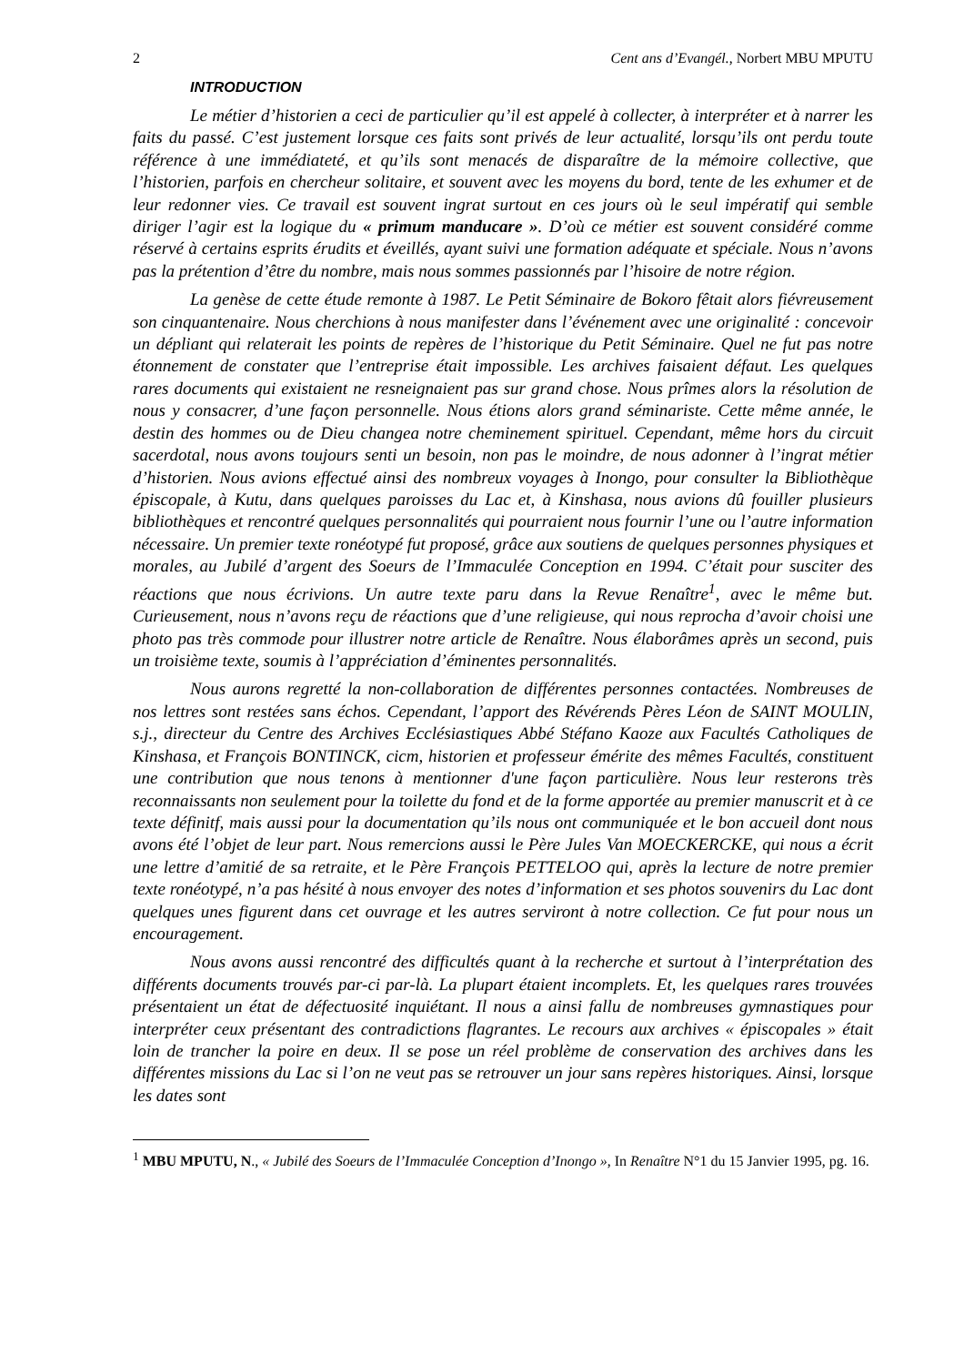2 Cent ans d’Evangél., Norbert MBU MPUTU
INTRODUCTION
Le métier d’historien a ceci de particulier qu’il est appelé à collecter, à interpréter et à narrer les faits du passé. C’est justement lorsque ces faits sont privés de leur actualité, lorsqu’ils ont perdu toute référence à une immédiateté, et qu’ils sont menacés de disparaître de la mémoire collective, que l’historien, parfois en chercheur solitaire, et souvent avec les moyens du bord, tente de les exhumer et de leur redonner vies. Ce travail est souvent ingrat surtout en ces jours où le seul impératif qui semble diriger l’agir est la logique du « primum manducare ». D’où ce métier est souvent considéré comme réservé à certains esprits érudits et éveillés, ayant suivi une formation adéquate et spéciale. Nous n’avons pas la prétention d’être du nombre, mais nous sommes passionnés par l’hisoire de notre région.
La genèse de cette étude remonte à 1987. Le Petit Séminaire de Bokoro fêtait alors fiévreusement son cinquantenaire. Nous cherchions à nous manifester dans l’événement avec une originalité : concevoir un dépliant qui relaterait les points de repères de l’historique du Petit Séminaire. Quel ne fut pas notre étonnement de constater que l’entreprise était impossible. Les archives faisaient défaut. Les quelques rares documents qui existaient ne resneignaient pas sur grand chose. Nous prîmes alors la résolution de nous y consacrer, d’une façon personnelle. Nous étions alors grand séminariste. Cette même année, le destin des hommes ou de Dieu changea notre cheminement spirituel. Cependant, même hors du circuit sacerdotal, nous avons toujours senti un besoin, non pas le moindre, de nous adonner à l’ingrat métier d’historien. Nous avions effectué ainsi des nombreux voyages à Inongo, pour consulter la Bibliothèque épiscopale, à Kutu, dans quelques paroisses du Lac et, à Kinshasa, nous avions dû fouiller plusieurs bibliothèques et rencontré quelques personnalités qui pourraient nous fournir l’une ou l’autre information nécessaire. Un premier texte ronéotypé fut proposé, grâce aux soutiens de quelques personnes physiques et morales, au Jubilé d’argent des Soeurs de l’Immaculée Conception en 1994. C’était pour susciter des réactions que nous écrivions. Un autre texte paru dans la Revue Renaître<sup>1</sup>, avec le même but. Curieusement, nous n’avons reçu de réactions que d’une religieuse, qui nous reprocha d’avoir choisi une photo pas très commode pour illustrer notre article de Renaître. Nous élaborâmes après un second, puis un troisième texte, soumis à l’appréciation d’éminentes personnalités.
Nous aurons regretté la non-collaboration de différentes personnes contactées. Nombreuses de nos lettres sont restées sans échos. Cependant, l’apport des Révérends Pères Léon de SAINT MOULIN, s.j., directeur du Centre des Archives Ecclésiastiques Abbé Stéfano Kaoze aux Facultés Catholiques de Kinshasa, et François BONTINCK, cicm, historien et professeur émérite des mêmes Facultés, constituent une contribution que nous tenons à mentionner d'une façon particulière. Nous leur resterons très reconnaissants non seulement pour la toilette du fond et de la forme apportée au premier manuscrit et à ce texte définitf, mais aussi pour la documentation qu’ils nous ont communiquée et le bon accueil dont nous avons été l’objet de leur part. Nous remercions aussi le Père Jules Van MOECKERCKE, qui nous a écrit une lettre d’amitié de sa retraite, et le Père François PETTELOO qui, après la lecture de notre premier texte ronéotypé, n’a pas hésité à nous envoyer des notes d’information et ses photos souvenirs du Lac dont quelques unes figurent dans cet ouvrage et les autres serviront à notre collection. Ce fut pour nous un encouragement.
Nous avons aussi rencontré des difficultés quant à la recherche et surtout à l’interprétation des différents documents trouvés par-ci par-là. La plupart étaient incomplets. Et, les quelques rares trouvées présentaient un état de défectuosité inquiétant. Il nous a ainsi fallu de nombreuses gymnastiques pour interpréter ceux présentant des contradictions flagrantes. Le recours aux archives « épiscopales » était loin de trancher la poire en deux. Il se pose un réel problème de conservation des archives dans les différentes missions du Lac si l’on ne veut pas se retrouver un jour sans repères historiques. Ainsi, lorsque les dates sont
<sup>1</sup> MBU MPUTU, N., « Jubilé des Soeurs de l’Immaculée Conception d’Inongo », In Renaître N°1 du 15 Janvier 1995, pg. 16.